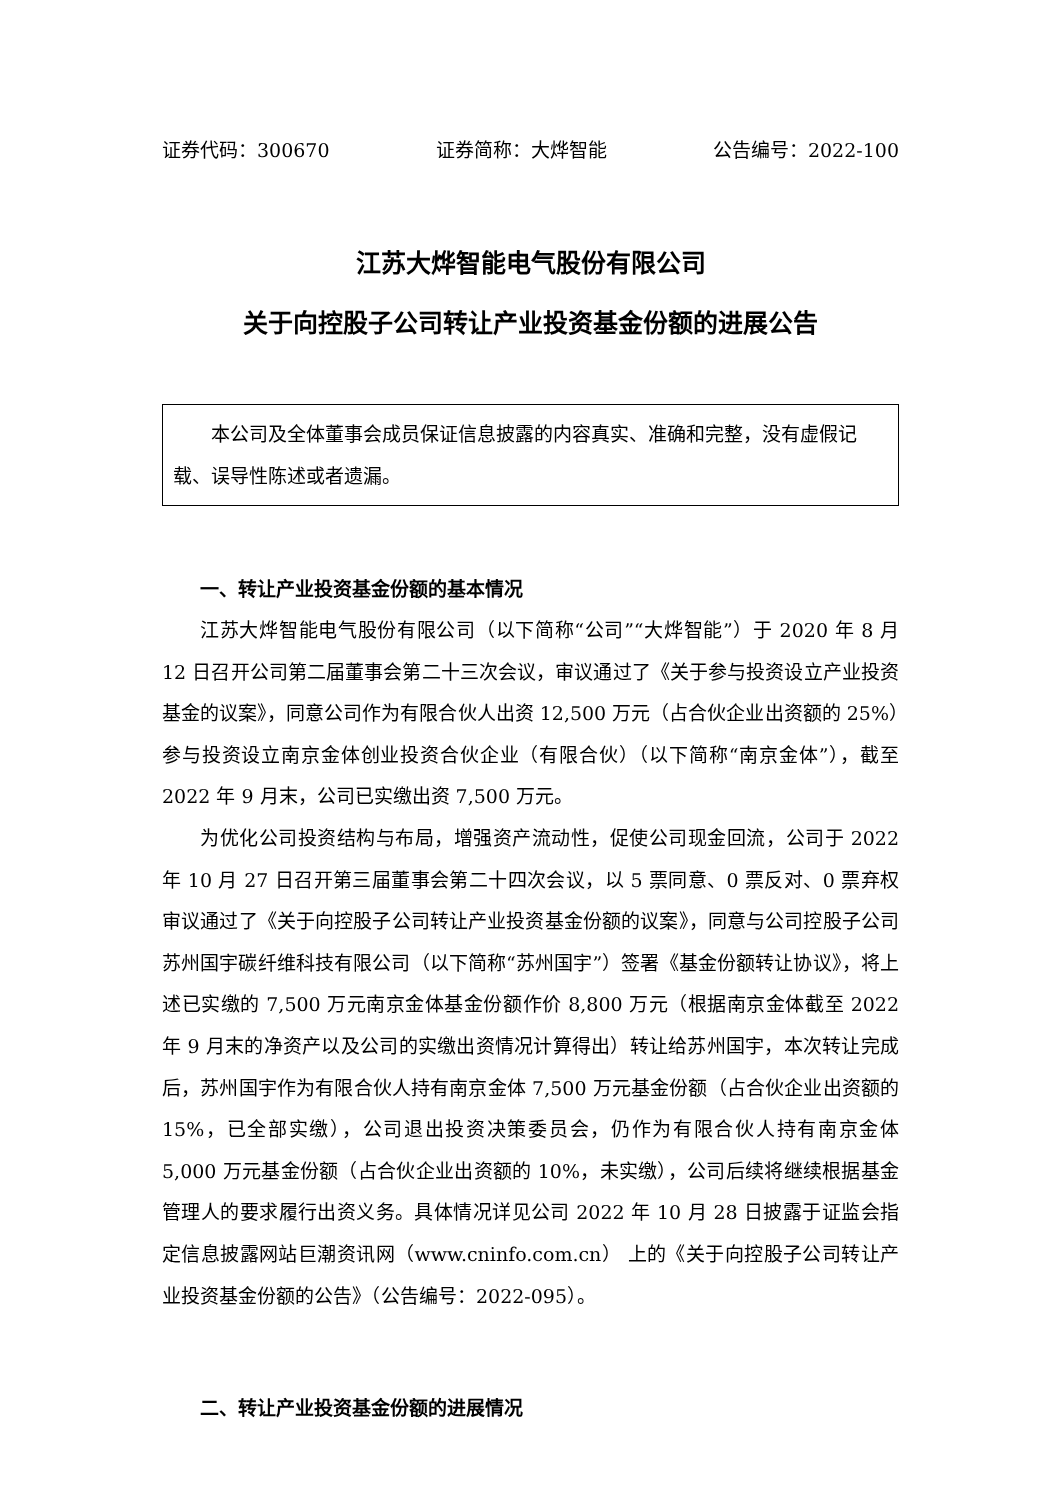证券代码：300670 证券简称：大烨智能 公告编号：2022-100
江苏大烨智能电气股份有限公司
关于向控股子公司转让产业投资基金份额的进展公告
本公司及全体董事会成员保证信息披露的内容真实、准确和完整，没有虚假记载、误导性陈述或者遗漏。
一、转让产业投资基金份额的基本情况
江苏大烨智能电气股份有限公司（以下简称“公司”“大烨智能”）于 2020 年 8 月 12 日召开公司第二届董事会第二十三次会议，审议通过了《关于参与投资设立产业投资基金的议案》，同意公司作为有限合伙人出资 12,500 万元（占合伙企业出资额的 25%）参与投资设立南京金体创业投资合伙企业（有限合伙）（以下简称“南京金体”），截至 2022 年 9 月末，公司已实缴出资 7,500 万元。
为优化公司投资结构与布局，增强资产流动性，促使公司现金回流，公司于 2022 年 10 月 27 日召开第三届董事会第二十四次会议，以 5 票同意、0 票反对、0 票弃权审议通过了《关于向控股子公司转让产业投资基金份额的议案》，同意与公司控股子公司苏州国宇碳纤维科技有限公司（以下简称“苏州国宇”）签署《基金份额转让协议》，将上述已实缴的 7,500 万元南京金体基金份额作价 8,800 万元（根据南京金体截至 2022 年 9 月末的净资产以及公司的实缴出资情况计算得出）转让给苏州国宇，本次转让完成后，苏州国宇作为有限合伙人持有南京金体 7,500 万元基金份额（占合伙企业出资额的 15%，已全部实缴），公司退出投资决策委员会，仍作为有限合伙人持有南京金体 5,000 万元基金份额（占合伙企业出资额的 10%，未实缴），公司后续将继续根据基金管理人的要求履行出资义务。具体情况详见公司 2022 年 10 月 28 日披露于证监会指定信息披露网站巨潮资讯网（www.cninfo.com.cn） 上的《关于向控股子公司转让产业投资基金份额的公告》（公告编号：2022-095）。
二、转让产业投资基金份额的进展情况